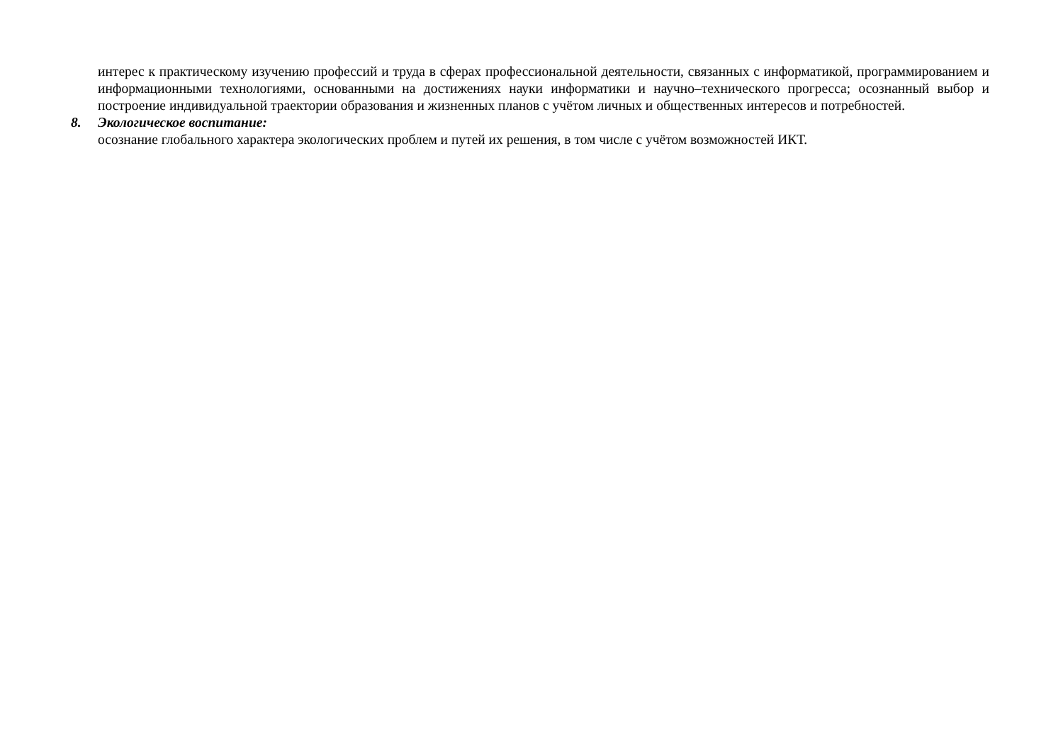интерес к практическому изучению профессий и труда в сферах профессиональной деятельности, связанных с информатикой, программированием и информационными технологиями, основанными на достижениях науки информатики и научно–технического прогресса; осознанный выбор и построение индивидуальной траектории образования и жизненных планов с учётом личных и общественных интересов и потребностей.
8. Экологическое воспитание:
осознание глобального характера экологических проблем и путей их решения, в том числе с учётом возможностей ИКТ.